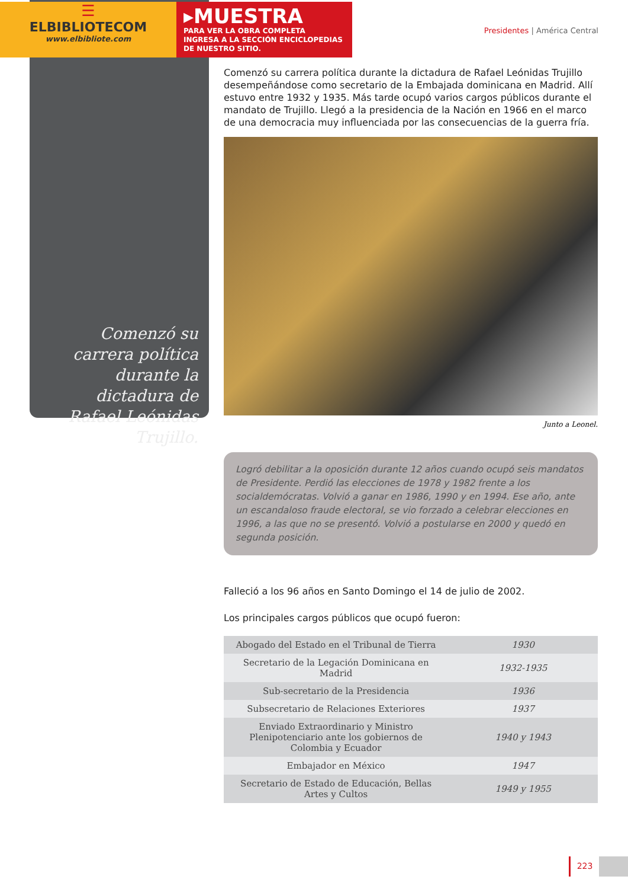☰
ELBIBLIOTECOM
www.elbibliote.com
▸MUESTRA
PARA VER LA OBRA COMPLETA
INGRESA A LA SECCIÓN ENCICLOPEDIAS
DE NUESTRO SITIO.
Presidentes | América Central
Comenzó su carrera política durante la dictadura de Rafael Leónidas Trujillo.
Comenzó su carrera política durante la dictadura de Rafael Leónidas Trujillo desempeñándose como secretario de la Embajada dominicana en Madrid. Allí estuvo entre 1932 y 1935. Más tarde ocupó varios cargos públicos durante el mandato de Trujillo. Llegó a la presidencia de la Nación en 1966 en el marco de una democracia muy influenciada por las consecuencias de la guerra fría.
Junto a Leonel.
Logró debilitar a la oposición durante 12 años cuando ocupó seis mandatos de Presidente. Perdió las elecciones de 1978 y 1982 frente a los socialdemócratas. Volvió a ganar en 1986, 1990 y en 1994. Ese año, ante un escandaloso fraude electoral, se vio forzado a celebrar elecciones en 1996, a las que no se presentó. Volvió a postularse en 2000 y quedó en segunda posición.
Falleció a los 96 años en Santo Domingo el 14 de julio de 2002.
Los principales cargos públicos que ocupó fueron:
| Abogado del Estado en el Tribunal de Tierra | 1930 |
| Secretario de la Legación Dominicana en Madrid | 1932-1935 |
| Sub-secretario de la Presidencia | 1936 |
| Subsecretario de Relaciones Exteriores | 1937 |
| Enviado Extraordinario y Ministro Plenipotenciario ante los gobiernos de Colombia y Ecuador | 1940 y 1943 |
| Embajador en México | 1947 |
| Secretario de Estado de Educación, Bellas Artes y Cultos | 1949 y 1955 |
223